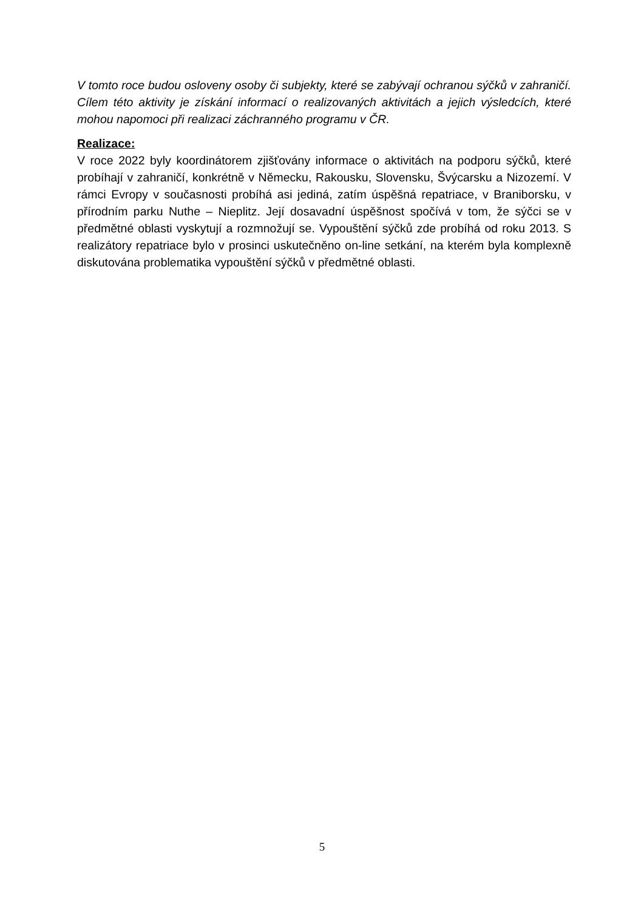V tomto roce budou osloveny osoby či subjekty, které se zabývají ochranou sýčků v zahraničí. Cílem této aktivity je získání informací o realizovaných aktivitách a jejich výsledcích, které mohou napomoci při realizaci záchranného programu v ČR.
Realizace:
V roce 2022 byly koordinátorem zjišťovány informace o aktivitách na podporu sýčků, které probíhají v zahraničí, konkrétně v Německu, Rakousku, Slovensku, Švýcarsku a Nizozemí. V rámci Evropy v současnosti probíhá asi jediná, zatím úspěšná repatriace, v Braniborsku, v přírodním parku Nuthe – Nieplitz. Její dosavadní úspěšnost spočívá v tom, že sýčci se v předmětné oblasti vyskytují a rozmnožují se. Vypouštění sýčků zde probíhá od roku 2013. S realizátory repatriace bylo v prosinci uskutečněno on-line setkání, na kterém byla komplexně diskutována problematika vypouštění sýčků v předmětné oblasti.
5